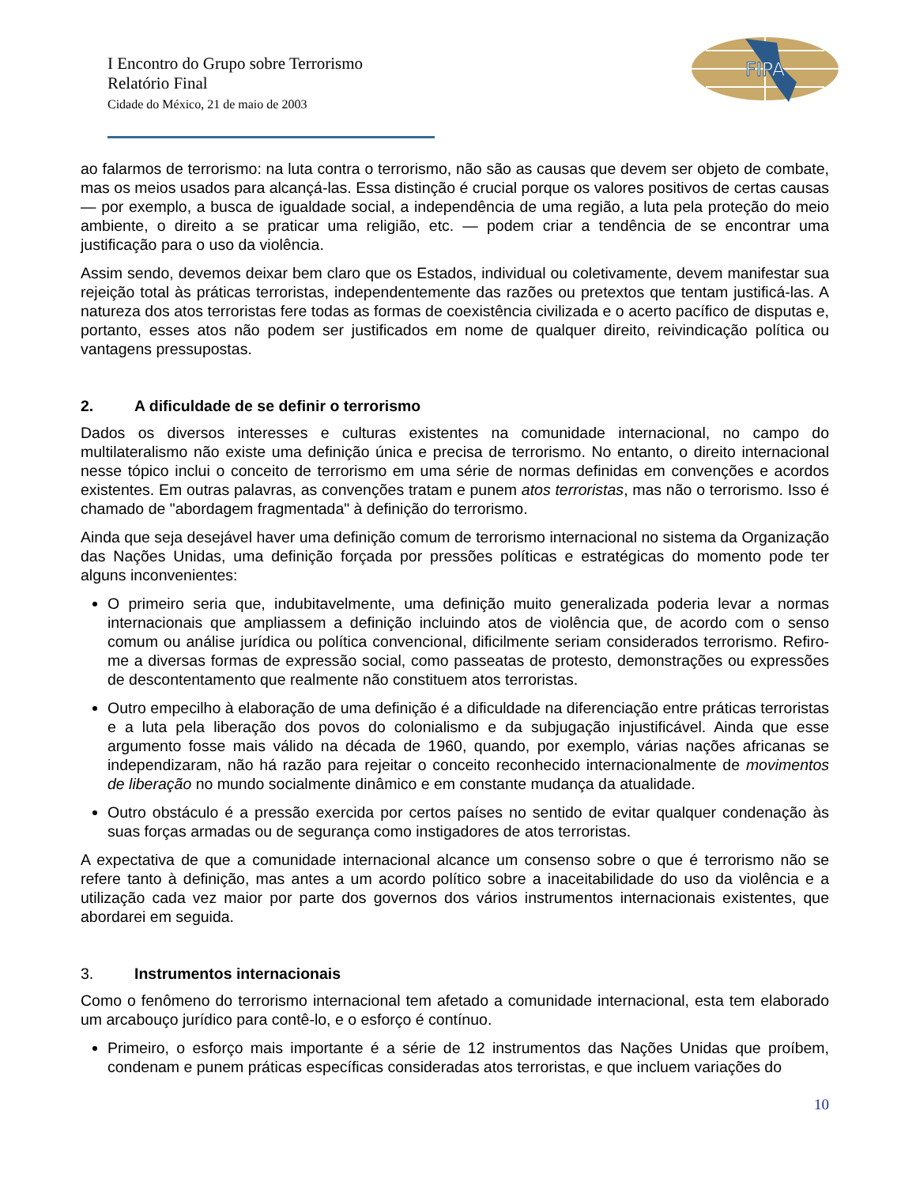FIPA
I Encontro do Grupo sobre Terrorismo
Relatório Final
Cidade do México, 21 de maio de 2003
ao falarmos de terrorismo: na luta contra o terrorismo, não são as causas que devem ser objeto de combate, mas os meios usados para alcançá-las. Essa distinção é crucial porque os valores positivos de certas causas — por exemplo, a busca de igualdade social, a independência de uma região, a luta pela proteção do meio ambiente, o direito a se praticar uma religião, etc. — podem criar a tendência de se encontrar uma justificação para o uso da violência.
Assim sendo, devemos deixar bem claro que os Estados, individual ou coletivamente, devem manifestar sua rejeição total às práticas terroristas, independentemente das razões ou pretextos que tentam justificá-las. A natureza dos atos terroristas fere todas as formas de coexistência civilizada e o acerto pacífico de disputas e, portanto, esses atos não podem ser justificados em nome de qualquer direito, reivindicação política ou vantagens pressupostas.
2. A dificuldade de se definir o terrorismo
Dados os diversos interesses e culturas existentes na comunidade internacional, no campo do multilateralismo não existe uma definição única e precisa de terrorismo. No entanto, o direito internacional nesse tópico inclui o conceito de terrorismo em uma série de normas definidas em convenções e acordos existentes. Em outras palavras, as convenções tratam e punem atos terroristas, mas não o terrorismo. Isso é chamado de "abordagem fragmentada" à definição do terrorismo.
Ainda que seja desejável haver uma definição comum de terrorismo internacional no sistema da Organização das Nações Unidas, uma definição forçada por pressões políticas e estratégicas do momento pode ter alguns inconvenientes:
O primeiro seria que, indubitavelmente, uma definição muito generalizada poderia levar a normas internacionais que ampliassem a definição incluindo atos de violência que, de acordo com o senso comum ou análise jurídica ou política convencional, dificilmente seriam considerados terrorismo. Refiro-me a diversas formas de expressão social, como passeatas de protesto, demonstrações ou expressões de descontentamento que realmente não constituem atos terroristas.
Outro empecilho à elaboração de uma definição é a dificuldade na diferenciação entre práticas terroristas e a luta pela liberação dos povos do colonialismo e da subjugação injustificável. Ainda que esse argumento fosse mais válido na década de 1960, quando, por exemplo, várias nações africanas se independizaram, não há razão para rejeitar o conceito reconhecido internacionalmente de movimentos de liberação no mundo socialmente dinâmico e em constante mudança da atualidade.
Outro obstáculo é a pressão exercida por certos países no sentido de evitar qualquer condenação às suas forças armadas ou de segurança como instigadores de atos terroristas.
A expectativa de que a comunidade internacional alcance um consenso sobre o que é terrorismo não se refere tanto à definição, mas antes a um acordo político sobre a inaceitabilidade do uso da violência e a utilização cada vez maior por parte dos governos dos vários instrumentos internacionais existentes, que abordarei em seguida.
3. Instrumentos internacionais
Como o fenômeno do terrorismo internacional tem afetado a comunidade internacional, esta tem elaborado um arcabouço jurídico para contê-lo, e o esforço é contínuo.
Primeiro, o esforço mais importante é a série de 12 instrumentos das Nações Unidas que proíbem, condenam e punem práticas específicas consideradas atos terroristas, e que incluem variações do
10